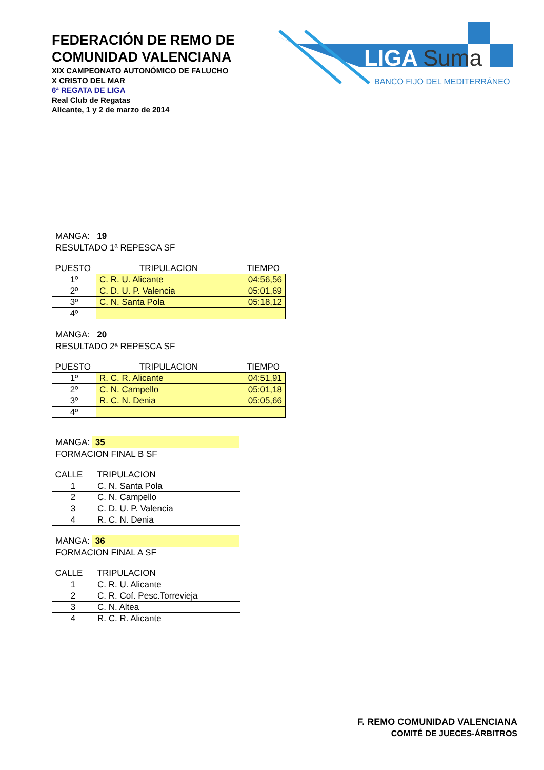FEDERACIÓN DE REMO DE
COMUNIDAD VALENCIANA
XIX CAMPEONATO AUTONÓMICO DE FALUCHO
X CRISTO DEL MAR
6ª REGATA DE LIGA
Real Club de Regatas
Alicante, 1 y 2 de marzo de 2014
LIGA
Suma
BANCO FIJO DEL MEDITERRÁNEO
MANGA: 19
RESULTADO 1ª REPESCA SF
| PUESTO | TRIPULACION | TIEMPO |
| 1º | C. R. U. Alicante | 04:56,56 |
| 2º | C. D. U. P. Valencia | 05:01,69 |
| 3º | C. N. Santa Pola | 05:18,12 |
| 4º | | |
MANGA: 20
RESULTADO 2ª REPESCA SF
| PUESTO | TRIPULACION | TIEMPO |
| 1º | R. C. R. Alicante | 04:51,91 |
| 2º | C. N. Campello | 05:01,18 |
| 3º | R. C. N. Denia | 05:05,66 |
| 4º | | |
MANGA: 35
FORMACION FINAL B SF
| CALLE | TRIPULACION |
| 1 | C. N. Santa Pola |
| 2 | C. N. Campello |
| 3 | C. D. U. P. Valencia |
| 4 | R. C. N. Denia |
MANGA: 36
FORMACION FINAL A SF
| CALLE | TRIPULACION |
| 1 | C. R. U. Alicante |
| 2 | C. R. Cof. Pesc.Torrevieja |
| 3 | C. N. Altea |
| 4 | R. C. R. Alicante |
F. REMO COMUNIDAD VALENCIANA
COMITÉ DE JUECES-ÁRBITROS